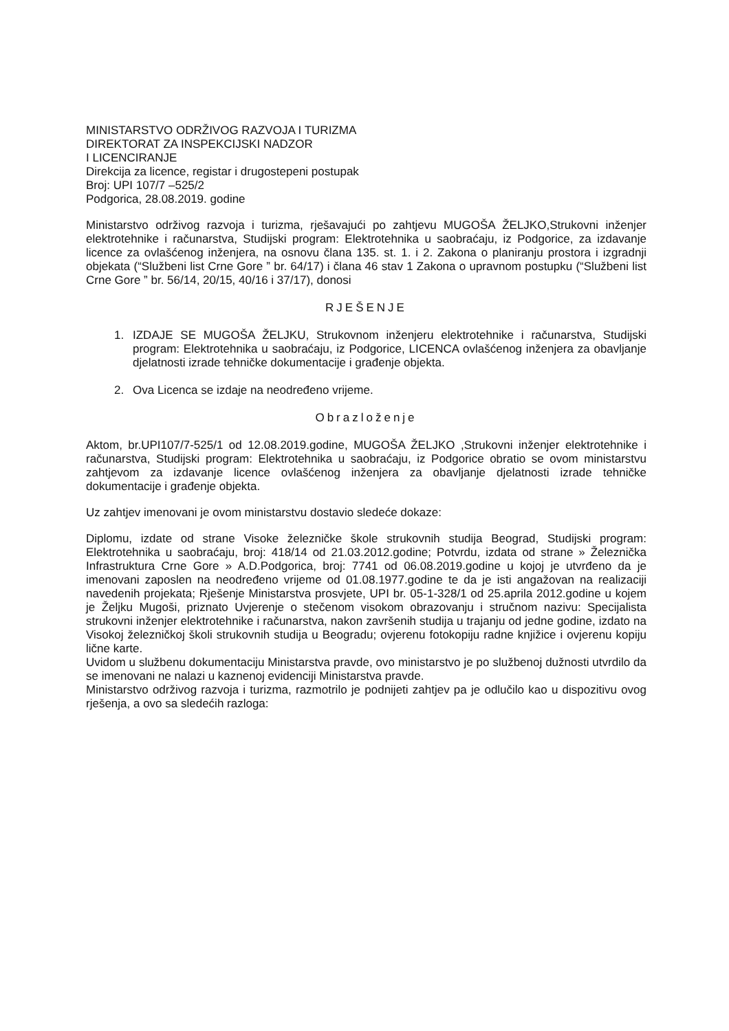MINISTARSTVO ODRŽIVOG RAZVOJA I TURIZMA
DIREKTORAT ZA INSPEKCIJSKI NADZOR
I LICENCIRANJE
Direkcija za licence, registar i drugostepeni postupak
Broj: UPI 107/7 –525/2
Podgorica, 28.08.2019. godine
Ministarstvo održivog razvoja i turizma, rješavajući po zahtjevu MUGOŠA ŽELJKO,Strukovni inženjer elektrotehnike i računarstva, Studijski program: Elektrotehnika u saobraćaju, iz Podgorice, za izdavanje licence za ovlašćenog inženjera, na osnovu člana 135. st. 1. i 2. Zakona o planiranju prostora i izgradnji objekata (“Službeni list Crne Gore ” br. 64/17) i člana 46 stav 1 Zakona o upravnom postupku (“Službeni list Crne Gore ” br. 56/14, 20/15, 40/16 i 37/17), donosi
RJEŠENJE
1. IZDAJE SE MUGOŠA ŽELJKU, Strukovnom inženjeru elektrotehnike i računarstva, Studijski program: Elektrotehnika u saobraćaju, iz Podgorice, LICENCA ovlašćenog inženjera za obavljanje djelatnosti izrade tehničke dokumentacije i građenje objekta.
2. Ova Licenca se izdaje na neodređeno vrijeme.
Obrazloženje
Aktom, br.UPI107/7-525/1 od 12.08.2019.godine, MUGOŠA ŽELJKO ,Strukovni inženjer elektrotehnike i računarstva, Studijski program: Elektrotehnika u saobraćaju, iz Podgorice obratio se ovom ministarstvu zahtjevom za izdavanje licence ovlašćenog inženjera za obavljanje djelatnosti izrade tehničke dokumentacije i građenje objekta.
Uz zahtjev imenovani je ovom ministarstvu dostavio sledeće dokaze:
Diplomu, izdate od strane Visoke železničke škole strukovnih studija Beograd, Studijski program: Elektrotehnika u saobraćaju, broj: 418/14 od 21.03.2012.godine; Potvrdu, izdata od strane » Železnička Infrastruktura Crne Gore » A.D.Podgorica, broj: 7741 od 06.08.2019.godine u kojoj je utvrđeno da je imenovani zaposlen na neodređeno vrijeme od 01.08.1977.godine te da je isti angažovan na realizaciji navedenih projekata; Rješenje Ministarstva prosvjete, UPI br. 05-1-328/1 od 25.aprila 2012.godine u kojem je Željku Mugoši, priznato Uvjerenje o stečenom visokom obrazovanju i stručnom nazivu: Specijalista strukovni inženjer elektrotehnike i računarstva, nakon završenih studija u trajanju od jedne godine, izdato na Visokoj železničkoj školi strukovnih studija u Beogradu; ovjerenu fotokopiju radne knjižice i ovjerenu kopiju lične karte.
Uvidom u službenu dokumentaciju Ministarstva pravde, ovo ministarstvo je po službenoj dužnosti utvrdilo da se imenovani ne nalazi u kaznenoj evidenciji Ministarstva pravde.
Ministarstvo održivog razvoja i turizma, razmotrilo je podnijeti zahtjev pa je odlučilo kao u dispozitivu ovog rješenja, a ovo sa sledećih razloga: